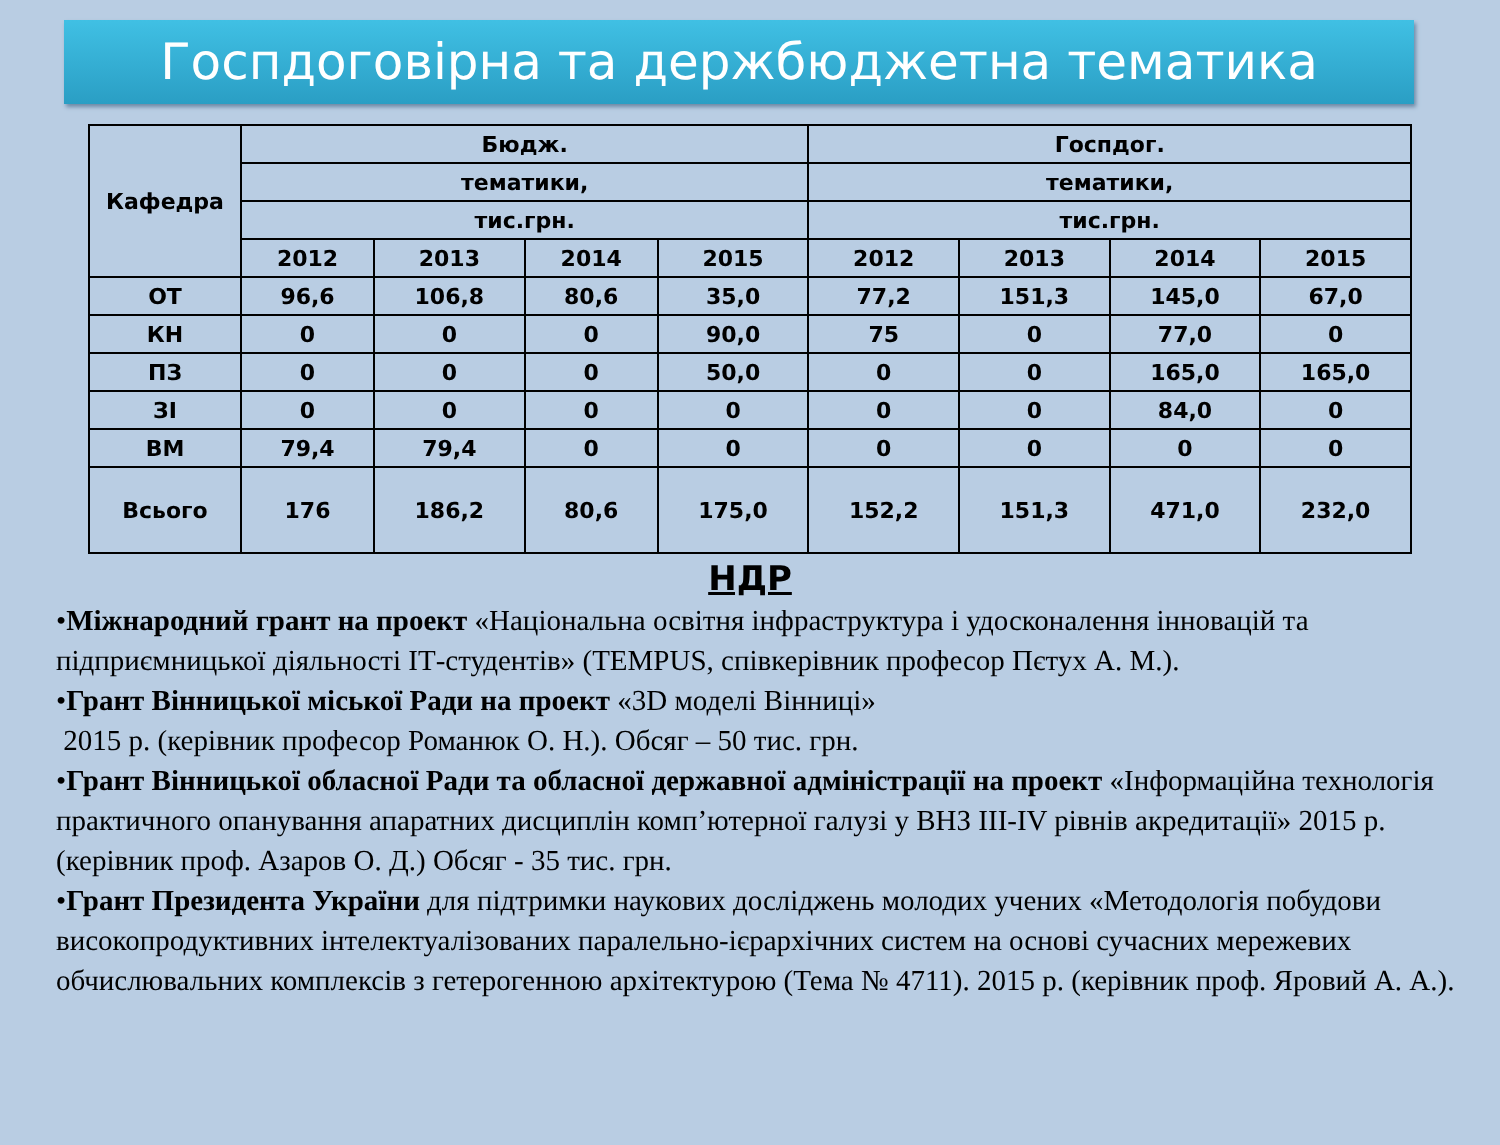Госпдоговірна та держбюджетна тематика
| Кафедра | Бюдж. | | | | Госпдог. | | | |
| --- | --- | --- | --- | --- | --- | --- | --- | --- |
| | тематики, | | | | тематики, | | | |
| | тис.грн. | | | | тис.грн. | | | |
| | 2012 | 2013 | 2014 | 2015 | 2012 | 2013 | 2014 | 2015 |
| ОТ | 96,6 | 106,8 | 80,6 | 35,0 | 77,2 | 151,3 | 145,0 | 67,0 |
| КН | 0 | 0 | 0 | 90,0 | 75 | 0 | 77,0 | 0 |
| ПЗ | 0 | 0 | 0 | 50,0 | 0 | 0 | 165,0 | 165,0 |
| ЗІ | 0 | 0 | 0 | 0 | 0 | 0 | 84,0 | 0 |
| ВМ | 79,4 | 79,4 | 0 | 0 | 0 | 0 | 0 | 0 |
| Всього | 176 | 186,2 | 80,6 | 175,0 | 152,2 | 151,3 | 471,0 | 232,0 |
НДР
•Міжнародний грант на проект «Національна освітня інфраструктура і удосконалення інновацій та підприємницької діяльності ІТ-студентів» (TEMPUS, співкерівник професор Пєтух А. М.).
•Грант Вінницької міської Ради на проект «3D моделі Вінниці»
2015 р. (керівник професор Романюк О. Н.). Обсяг – 50 тис. грн.
•Грант Вінницької обласної Ради та обласної державної адміністрації на проект «Інформаційна технологія практичного опанування апаратних дисциплін комп’ютерної галузі у ВНЗ ІІІ-IV рівнів акредитації» 2015 р. (керівник проф. Азаров О. Д.) Обсяг - 35 тис. грн.
•Грант Президента України для підтримки наукових досліджень молодих учених «Методологія побудови високопродуктивних інтелектуалізованих паралельно-ієрархічних систем на основі сучасних мережевих обчислювальних комплексів з гетерогенною архітектурою (Тема № 4711). 2015 р. (керівник проф. Яровий А. А.).